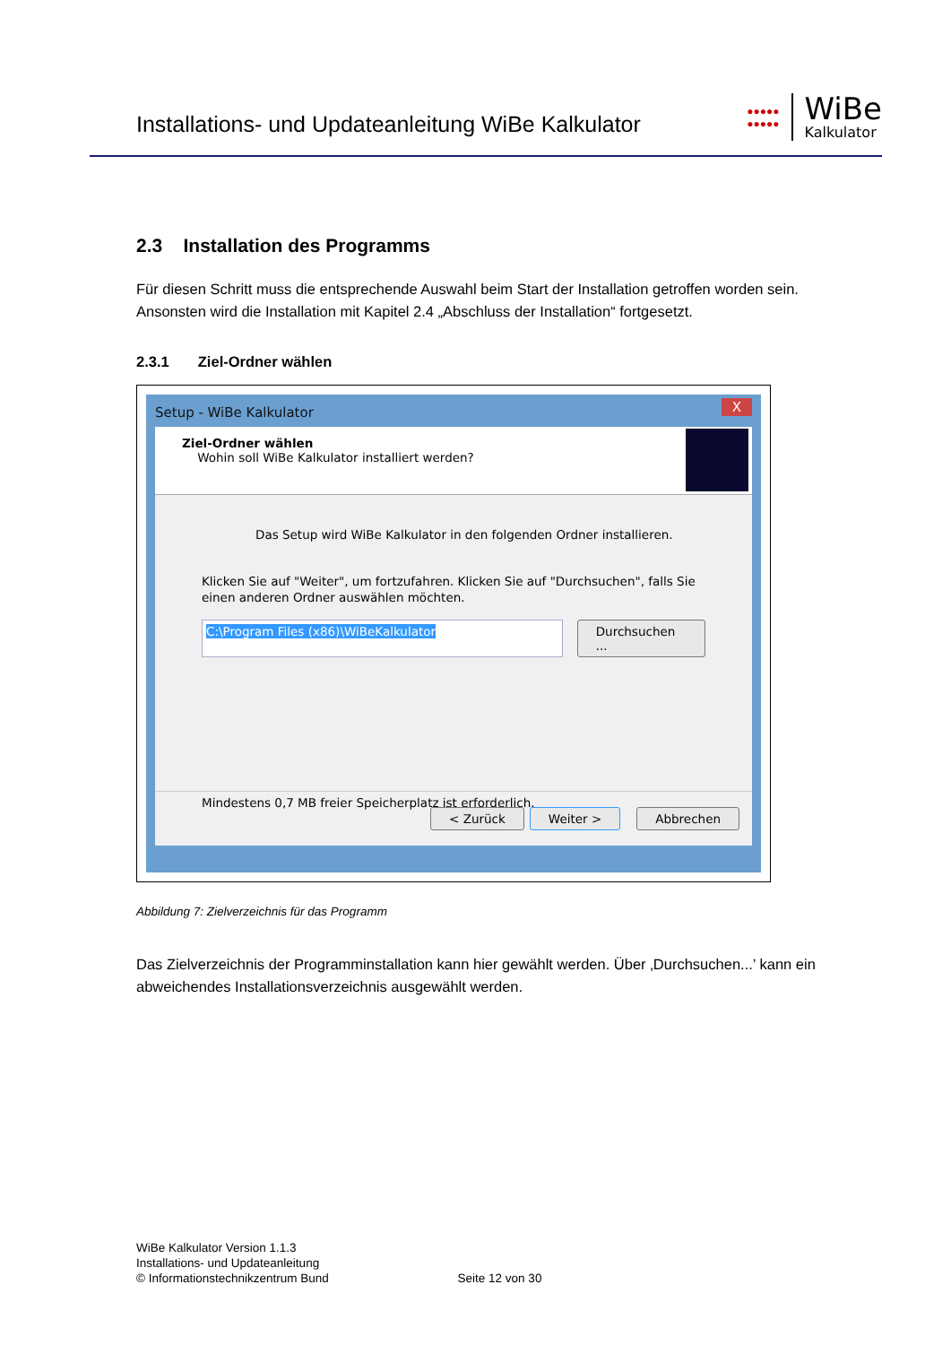Installations- und Updateanleitung WiBe Kalkulator
●●●●●
●●●●●
WiBe
Kalkulator
2.3 Installation des Programms
Für diesen Schritt muss die entsprechende Auswahl beim Start der Installation getroffen worden sein. Ansonsten wird die Installation mit Kapitel 2.4 „Abschluss der Installation“ fortgesetzt.
2.3.1 Ziel-Ordner wählen
Setup - WiBe Kalkulator X
Ziel-Ordner wählen
Wohin soll WiBe Kalkulator installiert werden?
Das Setup wird WiBe Kalkulator in den folgenden Ordner installieren.
Klicken Sie auf "Weiter", um fortzufahren. Klicken Sie auf "Durchsuchen", falls Sie einen anderen Ordner auswählen möchten.
C:\Program Files (x86)\WiBeKalkulator Durchsuchen ...
Mindestens 0,7 MB freier Speicherplatz ist erforderlich.
< Zurück Weiter > Abbrechen
Abbildung 7: Zielverzeichnis für das Programm
Das Zielverzeichnis der Programminstallation kann hier gewählt werden. Über ‚Durchsuchen...’ kann ein abweichendes Installationsverzeichnis ausgewählt werden.
WiBe Kalkulator Version 1.1.3
Installations- und Updateanleitung
© Informationstechnikzentrum Bund Seite 12 von 30